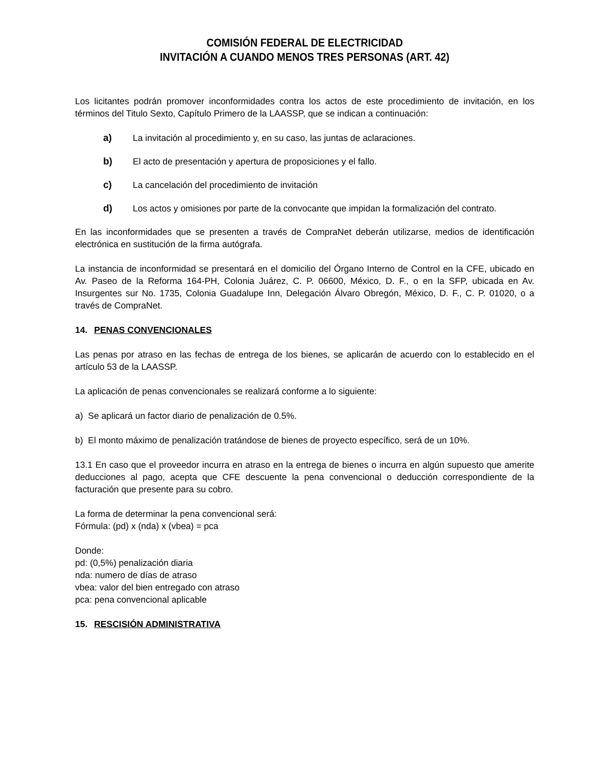COMISIÓN FEDERAL DE ELECTRICIDAD
INVITACIÓN A CUANDO MENOS TRES PERSONAS (ART. 42)
Los licitantes podrán promover inconformidades contra los actos de este procedimiento de invitación, en los términos del Titulo Sexto, Capítulo Primero de la LAASSP, que se indican a continuación:
a) La invitación al procedimiento y, en su caso, las juntas de aclaraciones.
b) El acto de presentación y apertura de proposiciones y el fallo.
c) La cancelación del procedimiento de invitación
d) Los actos y omisiones por parte de la convocante que impidan la formalización del contrato.
En las inconformidades que se presenten a través de CompraNet deberán utilizarse, medios de identificación electrónica en sustitución de la firma autógrafa.
La instancia de inconformidad se presentará en el domicilio del Órgano Interno de Control en la CFE, ubicado en Av. Paseo de la Reforma 164-PH, Colonia Juárez, C. P. 06600, México, D. F., o en la SFP, ubicada en Av. Insurgentes sur No. 1735, Colonia Guadalupe Inn, Delegación Álvaro Obregón, México, D. F., C. P. 01020, o a través de CompraNet.
14. PENAS CONVENCIONALES
Las penas por atraso en las fechas de entrega de los bienes, se aplicarán de acuerdo con lo establecido en el artículo 53 de la LAASSP.
La aplicación de penas convencionales se realizará conforme a lo siguiente:
a) Se aplicará un factor diario de penalización de 0.5%.
b) El monto máximo de penalización tratándose de bienes de proyecto específico, será de un 10%.
13.1 En caso que el proveedor incurra en atraso en la entrega de bienes o incurra en algún supuesto que amerite deducciones al pago, acepta que CFE descuente la pena convencional o deducción correspondiente de la facturación que presente para su cobro.
La forma de determinar la pena convencional será:
Fórmula: (pd) x (nda) x (vbea) = pca
Donde:
pd: (0,5%) penalización diaria
nda: numero de días de atraso
vbea: valor del bien entregado con atraso
pca: pena convencional aplicable
15. RESCISIÓN ADMINISTRATIVA